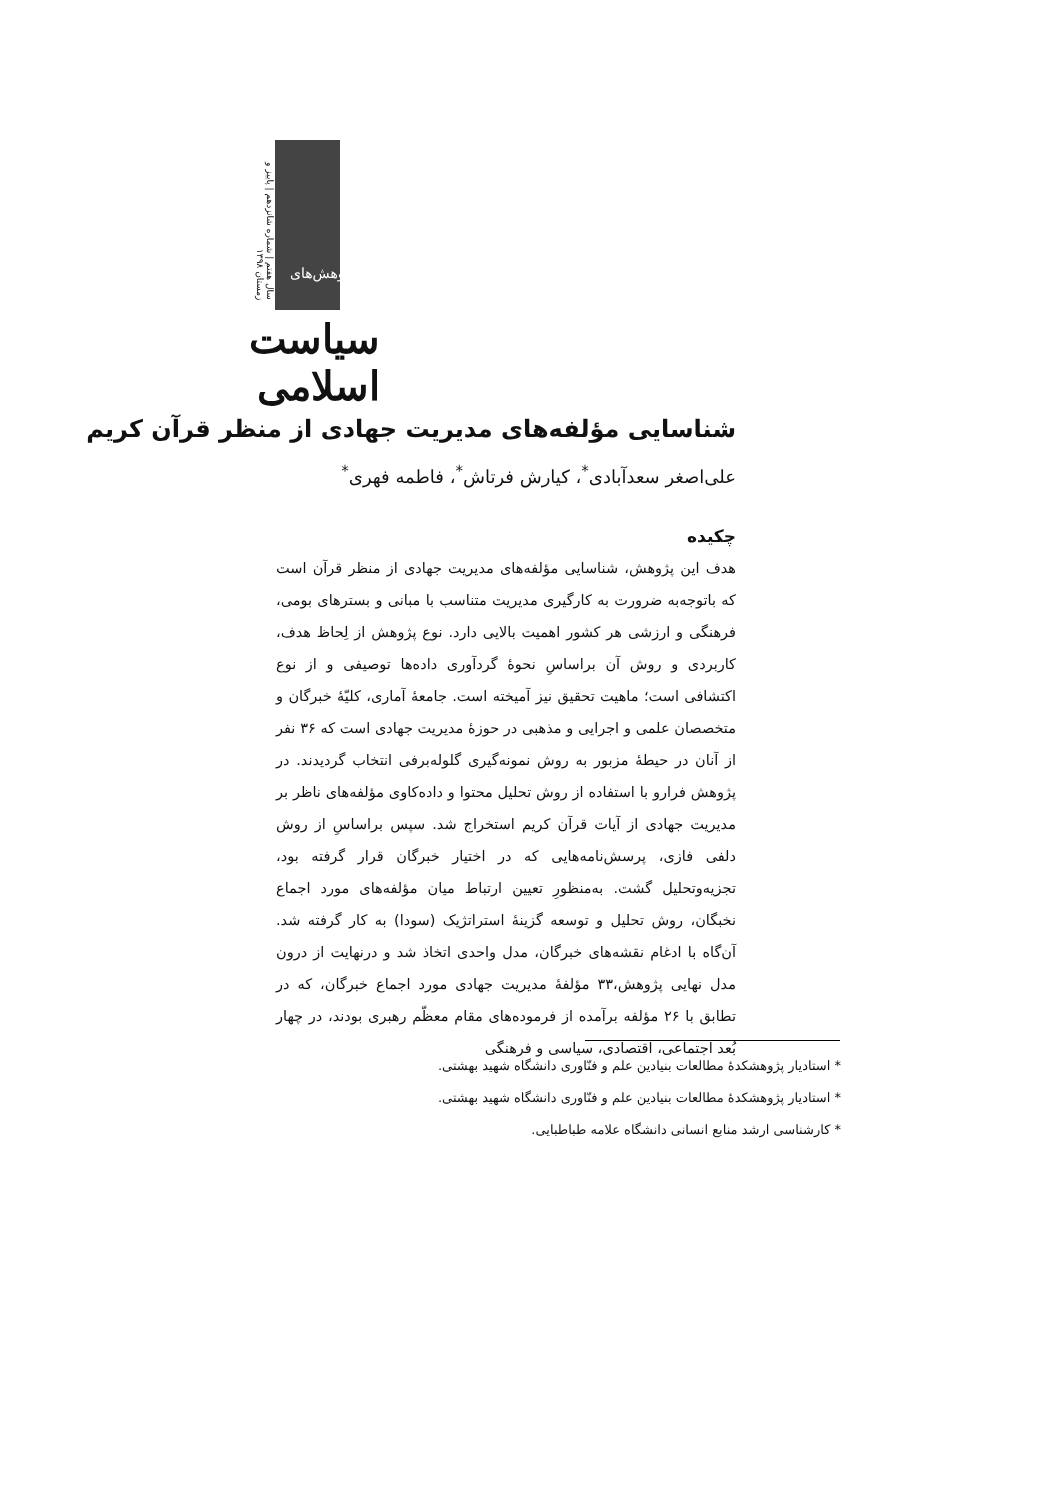سیاست اسلامی
سال هفتم | شماره شانزدهم | پاییز و زمستان ۱۳۹۸
پژوهش‌های
شناسایی مؤلفه‌های مدیریت جهادی از منظر قرآن کریم
علی‌اصغر سعدآبادی<sup>*</sup>، کیارش فرتاش<sup>*</sup>، فاطمه فهری<sup>*</sup>
چکیده
هدف این پژوهش، شناسایی مؤلفه‌های مدیریت جهادی از منظر قرآن است که باتوجه‌به ضرورت به کارگیری مدیریت متناسب با مبانی و بسترهای بومی، فرهنگی و ارزشی هر کشور اهمیت بالایی دارد. نوع پژوهش از لِحاظ هدف، کاربردی و روش آن براساسِ نحوهٔ گردآوری داده‌ها توصیفی و از نوع اکتشافی است؛ ماهیت تحقیق نیز آمیخته است. جامعهٔ آماری، کلیّهٔ خبرگان و متخصصان علمی و اجرایی و مذهبی در حوزهٔ مدیریت جهادی است که ۳۶ نفر از آنان در حیطهٔ مزبور به روش نمونه‌گیری گلوله‌برفی انتخاب گردیدند. در پژوهش فرارو با استفاده از روش تحلیل محتوا و داده‌کاوی مؤلفه‌های ناظر بر مدیریت جهادی از آیات قرآن کریم استخراج شد. سپس براساسِ از روش دلفی فازی، پرسش‌نامه‌هایی که در اختیار خبرگان قرار گرفته بود، تجزیه‌وتحلیل گشت. به‌منظورِ تعیین ارتباط میان مؤلفه‌های مورد اجماع نخبگان، روش تحلیل و توسعه گزینهٔ استراتژیک (سودا) به کار گرفته شد. آن‌گاه با ادغام نقشه‌های خبرگان، مدل واحدی اتخاذ شد و درنهایت از درون مدل نهایی پژوهش،۳۳ مؤلفهٔ مدیریت جهادی مورد اجماع خبرگان، که در تطابق با ۲۶ مؤلفه برآمده از فرموده‌های مقام معظّم رهبری بودند، در چهار بُعد اجتماعی، اقتصادی، سیاسی و فرهنگی
* استادیار پژوهشکدهٔ مطالعات بنیادین علم و فنّاوری دانشگاه شهید بهشتی.
* استادیار پژوهشکدهٔ مطالعات بنیادین علم و فنّاوری دانشگاه شهید بهشتی.
* کارشناسی ارشد منابع انسانی دانشگاه علامه طباطبایی.